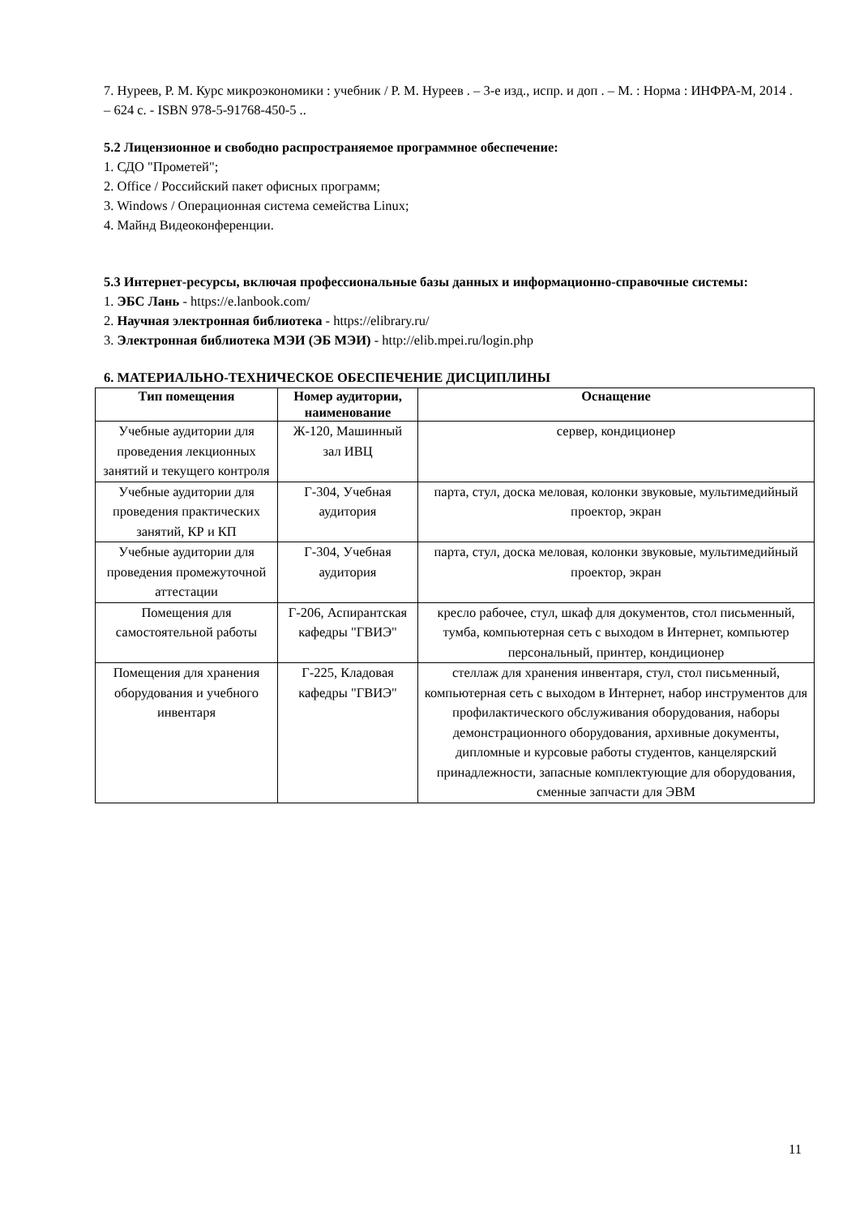7. Нуреев, Р. М. Курс микроэкономики : учебник / Р. М. Нуреев . – 3-е изд., испр. и доп . – М. : Норма : ИНФРА-М, 2014 . – 624 с. - ISBN 978-5-91768-450-5 ..
5.2 Лицензионное и свободно распространяемое программное обеспечение:
1. СДО "Прометей";
2. Office / Российский пакет офисных программ;
3. Windows / Операционная система семейства Linux;
4. Майнд Видеоконференции.
5.3 Интернет-ресурсы, включая профессиональные базы данных и информационно-справочные системы:
1. ЭБС Лань - https://e.lanbook.com/
2. Научная электронная библиотека - https://elibrary.ru/
3. Электронная библиотека МЭИ (ЭБ МЭИ) - http://elib.mpei.ru/login.php
6. МАТЕРИАЛЬНО-ТЕХНИЧЕСКОЕ ОБЕСПЕЧЕНИЕ ДИСЦИПЛИНЫ
| Тип помещения | Номер аудитории, наименование | Оснащение |
| --- | --- | --- |
| Учебные аудитории для проведения лекционных занятий и текущего контроля | Ж-120, Машинный зал ИВЦ | сервер, кондиционер |
| Учебные аудитории для проведения практических занятий, КР и КП | Г-304, Учебная аудитория | парта, стул, доска меловая, колонки звуковые, мультимедийный проектор, экран |
| Учебные аудитории для проведения промежуточной аттестации | Г-304, Учебная аудитория | парта, стул, доска меловая, колонки звуковые, мультимедийный проектор, экран |
| Помещения для самостоятельной работы | Г-206, Аспирантская кафедры "ГВИЭ" | кресло рабочее, стул, шкаф для документов, стол письменный, тумба, компьютерная сеть с выходом в Интернет, компьютер персональный, принтер, кондиционер |
| Помещения для хранения оборудования и учебного инвентаря | Г-225, Кладовая кафедры "ГВИЭ" | стеллаж для хранения инвентаря, стул, стол письменный, компьютерная сеть с выходом в Интернет, набор инструментов для профилактического обслуживания оборудования, наборы демонстрационного оборудования, архивные документы, дипломные и курсовые работы студентов, канцелярский принадлежности, запасные комплектующие для оборудования, сменные запчасти для ЭВМ |
11